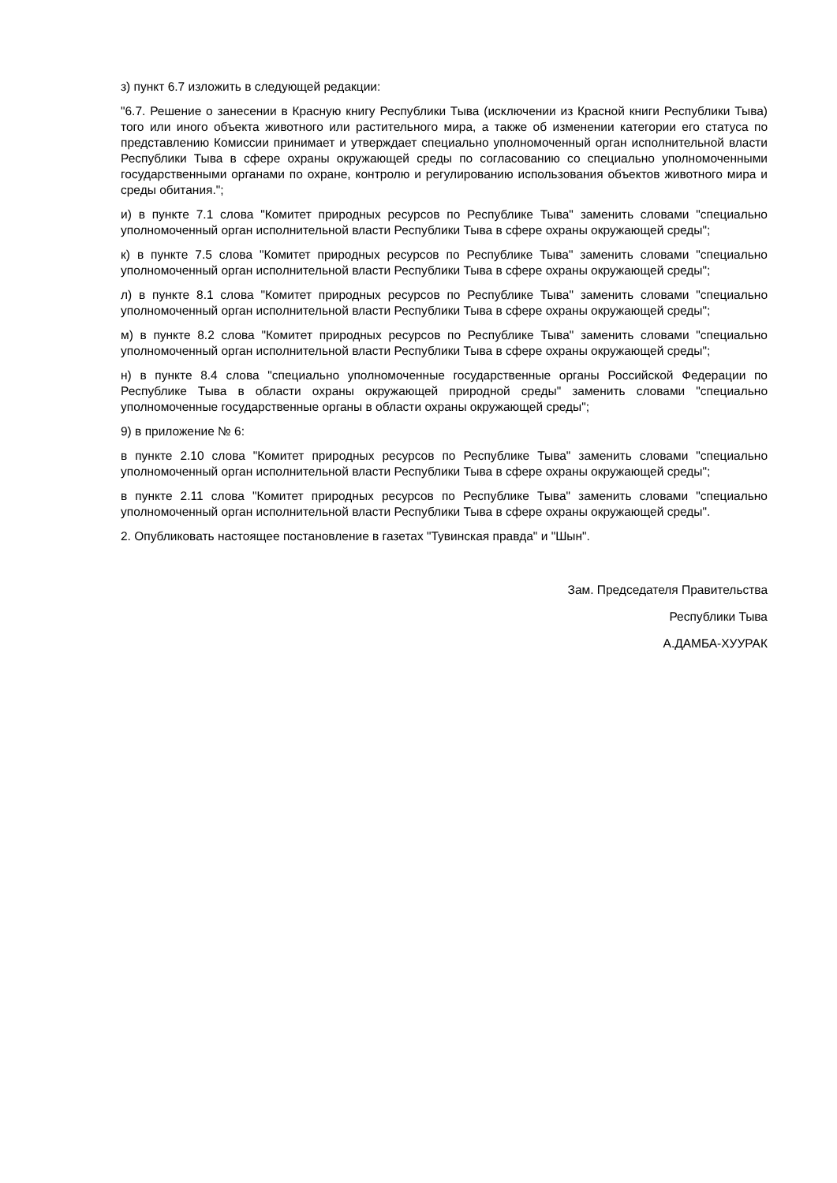з) пункт 6.7 изложить в следующей редакции:
"6.7. Решение о занесении в Красную книгу Республики Тыва (исключении из Красной книги Республики Тыва) того или иного объекта животного или растительного мира, а также об изменении категории его статуса по представлению Комиссии принимает и утверждает специально уполномоченный орган исполнительной власти Республики Тыва в сфере охраны окружающей среды по согласованию со специально уполномоченными государственными органами по охране, контролю и регулированию использования объектов животного мира и среды обитания.";
и) в пункте 7.1 слова "Комитет природных ресурсов по Республике Тыва" заменить словами "специально уполномоченный орган исполнительной власти Республики Тыва в сфере охраны окружающей среды";
к) в пункте 7.5 слова "Комитет природных ресурсов по Республике Тыва" заменить словами "специально уполномоченный орган исполнительной власти Республики Тыва в сфере охраны окружающей среды";
л) в пункте 8.1 слова "Комитет природных ресурсов по Республике Тыва" заменить словами "специально уполномоченный орган исполнительной власти Республики Тыва в сфере охраны окружающей среды";
м) в пункте 8.2 слова "Комитет природных ресурсов по Республике Тыва" заменить словами "специально уполномоченный орган исполнительной власти Республики Тыва в сфере охраны окружающей среды";
н) в пункте 8.4 слова "специально уполномоченные государственные органы Российской Федерации по Республике Тыва в области охраны окружающей природной среды" заменить словами "специально уполномоченные государственные органы в области охраны окружающей среды";
9) в приложение № 6:
в пункте 2.10 слова "Комитет природных ресурсов по Республике Тыва" заменить словами "специально уполномоченный орган исполнительной власти Республики Тыва в сфере охраны окружающей среды";
в пункте 2.11 слова "Комитет природных ресурсов по Республике Тыва" заменить словами "специально уполномоченный орган исполнительной власти Республики Тыва в сфере охраны окружающей среды".
2. Опубликовать настоящее постановление в газетах "Тувинская правда" и "Шын".
Зам. Председателя Правительства
Республики Тыва
А.ДАМБА-ХУУРАК